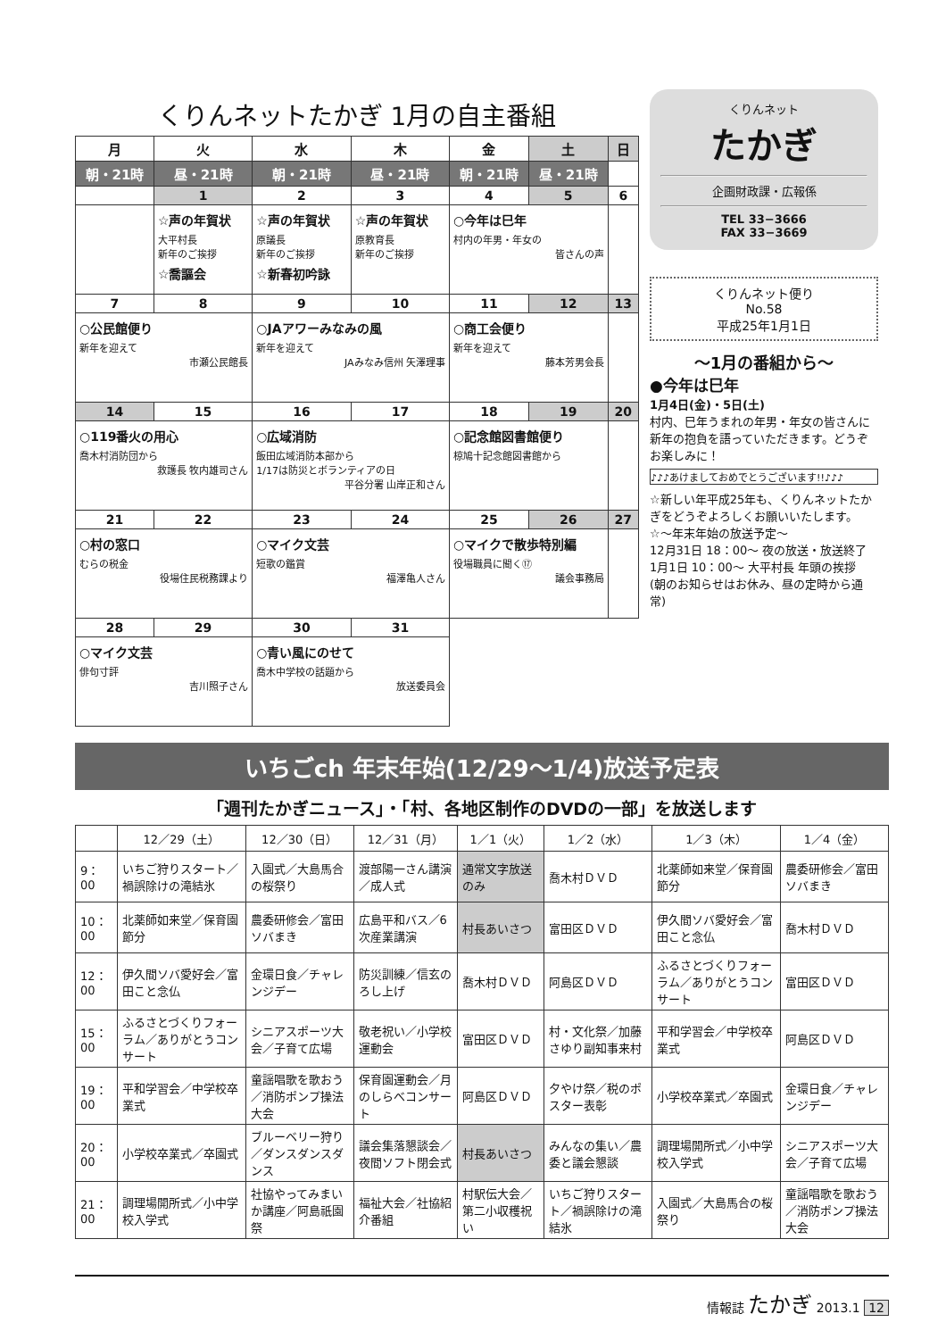くりんネットたかぎ 1月の自主番組
| 月 | 火 | 水 | 木 | 金 | 土 | 日 |
| --- | --- | --- | --- | --- | --- | --- |
| 朝・21時 | 昼・21時 | 朝・21時 | 昼・21時 | 朝・21時 | 昼・21時 | |
| | 1 | 2 | 3 | 4 | 5 | 6 |
| | ☆声の年賀状 大平村長 新年のご挨拶 ☆喬謳会 | ☆声の年賀状 原議長 新年のご挨拶 ☆新春初吟詠 | ☆声の年賀状 原教育長 新年のご挨拶 | ○今年は巳年 村内の年男・年女の 皆さんの声 | | |
| 7 | 8 | 9 | 10 | 11 | 12 | 13 |
| ○公民館便り 新年を迎えて 市瀬公民館長 | | ○JAアワーみなみの風 新年を迎えて JAみなみ信州 矢澤理事 | | ○商工会便り 新年を迎えて 藤本芳男会長 | | |
| 14 | 15 | 16 | 17 | 18 | 19 | 20 |
| ○119番火の用心 喬木村消防団から 救護長 牧内雄司さん | | ○広域消防 飯田広域消防本部から 1/17は防災とボランティアの日 平谷分署 山岸正和さん | | ○記念館図書館便り 椋鳩十記念館図書館から | | |
| 21 | 22 | 23 | 24 | 25 | 26 | 27 |
| ○村の窓口 むらの税金 役場住民税務課より | | ○マイク文芸 短歌の鑑賞 福澤亀人さん | | ○マイクで散歩特別編 役場職員に聞く⑰ 議会事務局 | | |
| 28 | 29 | 30 | 31 | | | |
| ○マイク文芸 俳句寸評 吉川照子さん | | ○青い風にのせて 喬木中学校の話題から 放送委員会 | | | | |
くりんネット
たかぎ
企画財政課・広報係
TEL 33−3666
FAX 33−3669
くりんネット便り
No.58
平成25年1月1日
〜1月の番組から〜
●今年は巳年
1月4日(金)・5日(土)
村内、巳年うまれの年男・年女の皆さんに新年の抱負を語っていただきます。どうぞお楽しみに！
♪♪♪あけましておめでとうございます!!♪♪♪
☆新しい年平成25年も、くりんネットたかぎをどうぞよろしくお願いいたします。
☆〜年末年始の放送予定〜
12月31日 18：00〜 夜の放送・放送終了
1月1日 10：00〜 大平村長 年頭の挨拶
(朝のお知らせはお休み、昼の定時から通常)
いちごch 年末年始(12/29〜1/4)放送予定表
「週刊たかぎニュース」・「村、各地区制作のDVDの一部」を放送します
| | 12／29（土） | 12／30（日） | 12／31（月） | 1／1（火） | 1／2（水） | 1／3（木） | 1／4（金） |
| --- | --- | --- | --- | --- | --- | --- | --- |
| 9：00 | いちご狩りスタート／禍誤除けの滝結氷 | 入園式／大島馬合の桜祭り | 渡部陽一さん講演／成人式 | 通常文字放送のみ | 喬木村ＤＶＤ | 北薬師如来堂／保育園節分 | 農委研修会／富田ソバまき |
| 10：00 | 北薬師如来堂／保育園節分 | 農委研修会／富田ソバまき | 広島平和バス／6次産業講演 | 村長あいさつ | 富田区ＤＶＤ | 伊久間ソバ愛好会／富田こと念仏 | 喬木村ＤＶＤ |
| 12：00 | 伊久間ソバ愛好会／富田こと念仏 | 金環日食／チャレンジデー | 防災訓練／信玄のろし上げ | 喬木村ＤＶＤ | 阿島区ＤＶＤ | ふるさとづくりフォーラム／ありがとうコンサート | 富田区ＤＶＤ |
| 15：00 | ふるさとづくりフォーラム／ありがとうコンサート | シニアスポーツ大会／子育て広場 | 敬老祝い／小学校運動会 | 富田区ＤＶＤ | 村・文化祭／加藤さゆり副知事来村 | 平和学習会／中学校卒業式 | 阿島区ＤＶＤ |
| 19：00 | 平和学習会／中学校卒業式 | 童謡唱歌を歌おう／消防ポンプ操法大会 | 保育園運動会／月のしらべコンサート | 阿島区ＤＶＤ | 夕やけ祭／税のポスター表彰 | 小学校卒業式／卒園式 | 金環日食／チャレンジデー |
| 20：00 | 小学校卒業式／卒園式 | ブルーベリー狩り／ダンスダンスダンス | 議会集落懇談会／夜間ソフト閉会式 | 村長あいさつ | みんなの集い／農委と議会懇談 | 調理場開所式／小中学校入学式 | シニアスポーツ大会／子育て広場 |
| 21：00 | 調理場開所式／小中学校入学式 | 社協やってみまいか講座／阿島祇園祭 | 福祉大会／社協紹介番組 | 村駅伝大会／第二小収穫祝い | いちご狩りスタート／禍誤除けの滝結氷 | 入園式／大島馬合の桜祭り | 童謡唱歌を歌おう／消防ポンプ操法大会 |
情報誌 たかぎ 2013.1 12